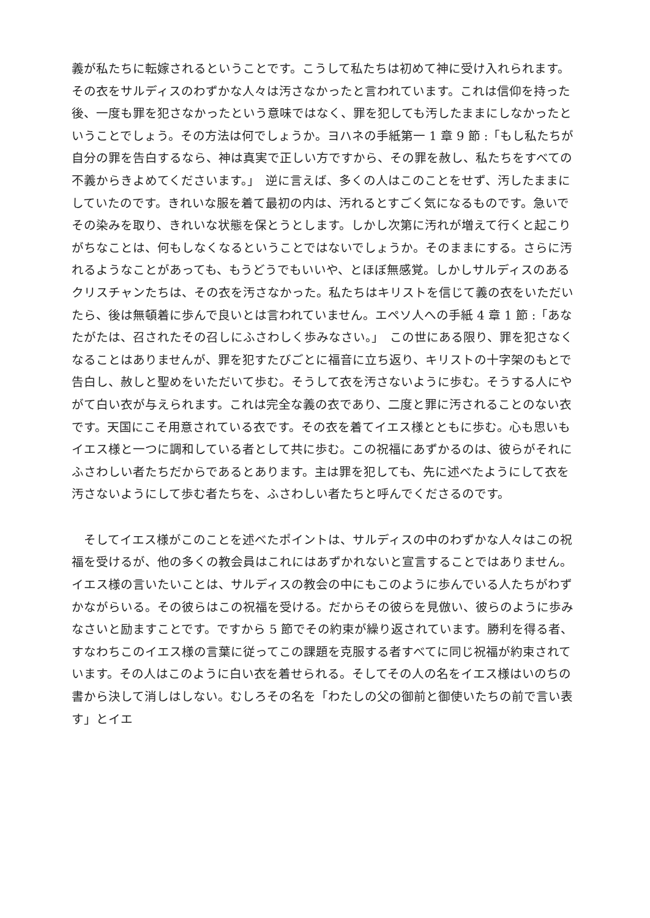義が私たちに転嫁されるということです。こうして私たちは初めて神に受け入れられます。その衣をサルディスのわずかな人々は汚さなかったと言われています。これは信仰を持った後、一度も罪を犯さなかったという意味ではなく、罪を犯しても汚したままにしなかったということでしょう。その方法は何でしょうか。ヨハネの手紙第一 1 章 9 節 :「もし私たちが自分の罪を告白するなら、神は真実で正しい方ですから、その罪を赦し、私たちをすべての不義からきよめてくださいます。」　逆に言えば、多くの人はこのことをせず、汚したままにしていたのです。きれいな服を着て最初の内は、汚れるとすごく気になるものです。急いでその染みを取り、きれいな状態を保とうとします。しかし次第に汚れが増えて行くと起こりがちなことは、何もしなくなるということではないでしょうか。そのままにする。さらに汚れるようなことがあっても、もうどうでもいいや、とほぼ無感覚。しかしサルディスのあるクリスチャンたちは、その衣を汚さなかった。私たちはキリストを信じて義の衣をいただいたら、後は無頓着に歩んで良いとは言われていません。エペソ人への手紙 4 章 1 節 :「あなたがたは、召されたその召しにふさわしく歩みなさい。」　この世にある限り、罪を犯さなくなることはありませんが、罪を犯すたびごとに福音に立ち返り、キリストの十字架のもとで告白し、赦しと聖めをいただいて歩む。そうして衣を汚さないように歩む。そうする人にやがて白い衣が与えられます。これは完全な義の衣であり、二度と罪に汚されることのない衣です。天国にこそ用意されている衣です。その衣を着てイエス様とともに歩む。心も思いもイエス様と一つに調和している者として共に歩む。この祝福にあずかるのは、彼らがそれにふさわしい者たちだからであるとあります。主は罪を犯しても、先に述べたようにして衣を汚さないようにして歩む者たちを、ふさわしい者たちと呼んでくださるのです。
　そしてイエス様がこのことを述べたポイントは、サルディスの中のわずかな人々はこの祝福を受けるが、他の多くの教会員はこれにはあずかれないと宣言することではありません。イエス様の言いたいことは、サルディスの教会の中にもこのように歩んでいる人たちがわずかながらいる。その彼らはこの祝福を受ける。だからその彼らを見倣い、彼らのように歩みなさいと励ますことです。ですから 5 節でその約束が繰り返されています。勝利を得る者、すなわちこのイエス様の言葉に従ってこの課題を克服する者すべてに同じ祝福が約束されています。その人はこのように白い衣を着せられる。そしてその人の名をイエス様はいのちの書から決して消しはしない。むしろその名を「わたしの父の御前と御使いたちの前で言い表す」とイエ